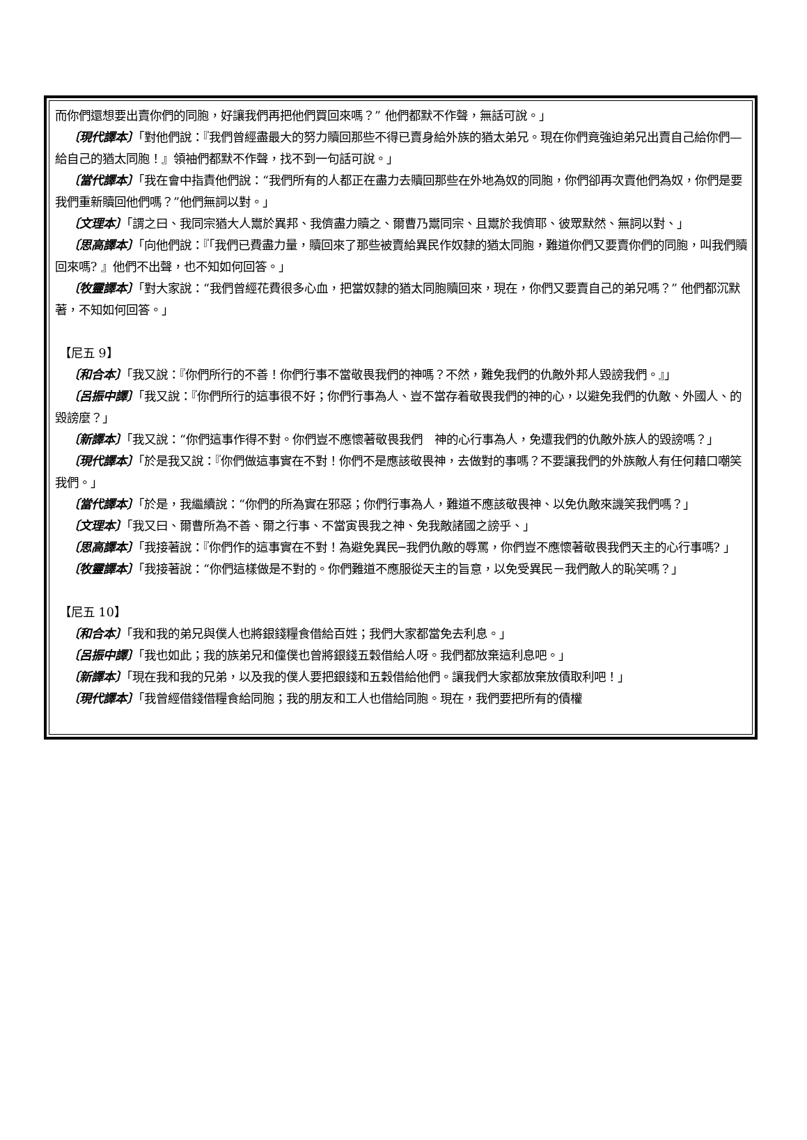而你們還想要出賣你們的同胞，好讓我們再把他們買回來嗎？” 他們都默不作聲，無話可說。」
〔現代譯本〕「對他們說：『我們曾經盡最大的努力贖回那些不得已賣身給外族的猶太弟兄。現在你們竟強迫弟兄出賣自己給你們—給自己的猶太同胞！』領袖們都默不作聲，找不到一句話可說。」
〔當代譯本〕「我在會中指責他們說：“我們所有的人都正在盡力去贖回那些在外地為奴的同胞，你們卻再次賣他們為奴，你們是要我們重新贖回他們嗎？”他們無詞以對。」
〔文理本〕「謂之曰、我同宗猶大人鬻於異邦、我儕盡力贖之、爾曹乃鬻同宗、且鬻於我儕耶、彼眾默然、無詞以對、」
〔思高譯本〕「向他們說：『「我們已費盡力量，贖回來了那些被賣給異民作奴隸的猶太同胞，難道你們又要賣你們的同胞，叫我們贖回來嗎? 』他們不出聲，也不知如何回答。」
〔牧靈譯本〕「對大家說：“我們曾經花費很多心血，把當奴隸的猶太同胞贖回來，現在，你們又要賣自己的弟兄嗎？” 他們都沉默著，不知如何回答。」
【尼五 9】
〔和合本〕「我又說：『你們所行的不善！你們行事不當敬畏我們的神嗎？不然，難免我們的仇敵外邦人毀謗我們。』」
〔呂振中譯〕「我又說：『你們所行的這事很不好；你們行事為人、豈不當存着敬畏我們的神的心，以避免我們的仇敵、外國人、的毀謗麼？」
〔新譯本〕「我又說：“你們這事作得不對。你們豈不應懷著敬畏我們　神的心行事為人，免遭我們的仇敵外族人的毀謗嗎？」
〔現代譯本〕「於是我又說：『你們做這事實在不對！你們不是應該敬畏神，去做對的事嗎？不要讓我們的外族敵人有任何藉口嘲笑我們。」
〔當代譯本〕「於是，我繼續說：“你們的所為實在邪惡；你們行事為人，難道不應該敬畏神、以免仇敵來譏笑我們嗎？」
〔文理本〕「我又曰、爾曹所為不善、爾之行事、不當寅畏我之神、免我敵諸國之謗乎、」
〔思高譯本〕「我接著說：『你們作的這事實在不對！為避免異民─我們仇敵的辱罵，你們豈不應懷著敬畏我們天主的心行事嗎? 」
〔牧靈譯本〕「我接著說：“你們這樣做是不對的。你們難道不應服從天主的旨意，以免受異民－我們敵人的恥笑嗎？」
【尼五 10】
〔和合本〕「我和我的弟兄與僕人也將銀錢糧食借給百姓；我們大家都當免去利息。」
〔呂振中譯〕「我也如此；我的族弟兄和僮僕也曾將銀錢五穀借給人呀。我們都放棄這利息吧。」
〔新譯本〕「現在我和我的兄弟，以及我的僕人要把銀錢和五穀借給他們。讓我們大家都放棄放債取利吧！」
〔現代譯本〕「我曾經借錢借糧食給同胞；我的朋友和工人也借給同胞。現在，我們要把所有的債權